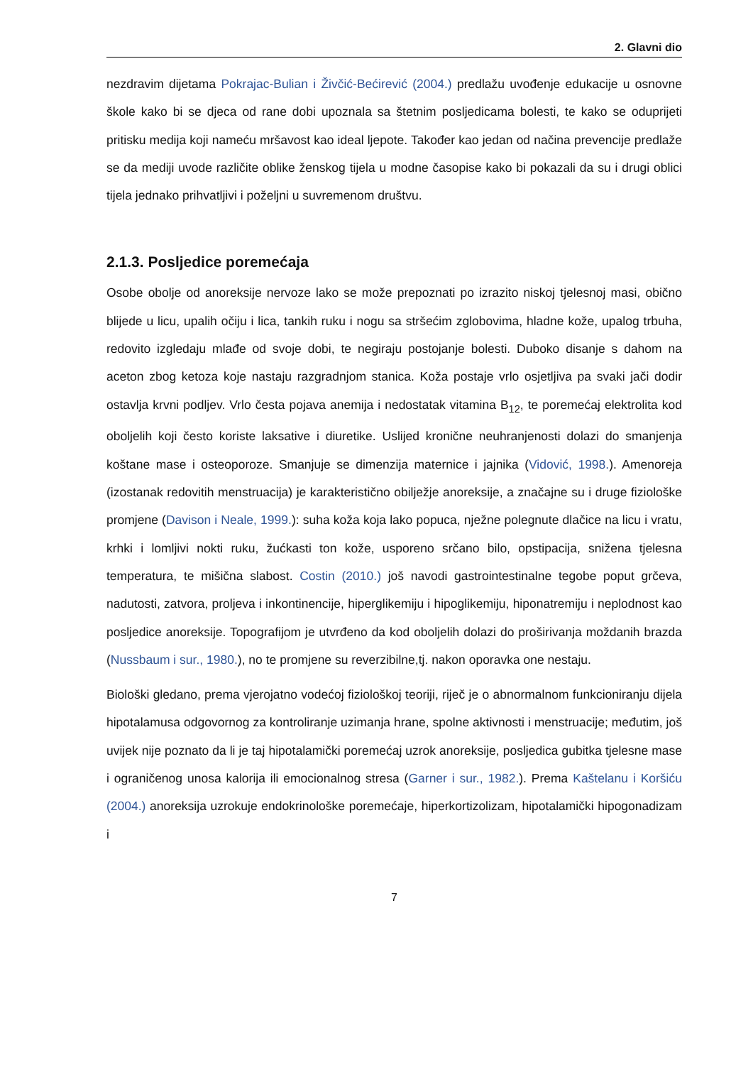2. Glavni dio
nezdravim dijetama Pokrajac-Bulian i Živčić-Bećirević (2004.) predlažu uvođenje edukacije u osnovne škole kako bi se djeca od rane dobi upoznala sa štetnim posljedicama bolesti, te kako se oduprijeti pritisku medija koji nameću mršavost kao ideal ljepote. Također kao jedan od načina prevencije predlaže se da mediji uvode različite oblike ženskog tijela u modne časopise kako bi pokazali da su i drugi oblici tijela jednako prihvatljivi i poželjni u suvremenom društvu.
2.1.3. Posljedice poremećaja
Osobe obolje od anoreksije nervoze lako se može prepoznati po izrazito niskoj tjelesnoj masi, obično blijede u licu, upalih očiju i lica, tankih ruku i nogu sa stršećim zglobovima, hladne kože, upalog trbuha, redovito izgledaju mlađe od svoje dobi, te negiraju postojanje bolesti. Duboko disanje s dahom na aceton zbog ketoza koje nastaju razgradnjom stanica. Koža postaje vrlo osjetljiva pa svaki jači dodir ostavlja krvni podljev. Vrlo česta pojava anemija i nedostatak vitamina B<sub>12</sub>, te poremećaj elektrolita kod oboljelih koji često koriste laksative i diuretike. Uslijed kronične neuhranjenosti dolazi do smanjenja koštane mase i osteoporoze. Smanjuje se dimenzija maternice i jajnika (Vidović, 1998.). Amenoreja (izostanak redovitih menstruacija) je karakteristično obilježje anoreksije, a značajne su i druge fiziološke promjene (Davison i Neale, 1999.): suha koža koja lako popuca, nježne polegnute dlačice na licu i vratu, krhki i lomljivi nokti ruku, žućkasti ton kože, usporeno srčano bilo, opstipacija, snižena tjelesna temperatura, te mišična slabost. Costin (2010.) još navodi gastrointestinalne tegobe poput grčeva, nadutosti, zatvora, proljeva i inkontinencije, hiperglikemiju i hipoglikemiju, hiponatremiju i neplodnost kao posljedice anoreksije. Topografijom je utvrđeno da kod oboljelih dolazi do proširivanja moždanih brazda (Nussbaum i sur., 1980.), no te promjene su reverzibilne,tj. nakon oporavka one nestaju.
Biološki gledano, prema vjerojatno vodećoj fiziološkoj teoriji, riječ je o abnormalnom funkcioniranju dijela hipotalamusa odgovornog za kontroliranje uzimanja hrane, spolne aktivnosti i menstruacije; međutim, još uvijek nije poznato da li je taj hipotalamički poremećaj uzrok anoreksije, posljedica gubitka tjelesne mase i ograničenog unosa kalorija ili emocionalnog stresa (Garner i sur., 1982.). Prema Kaštelanu i Koršiću (2004.) anoreksija uzrokuje endokrinološke poremećaje, hiperkortizolizam, hipotalamički hipogonadizam i
7